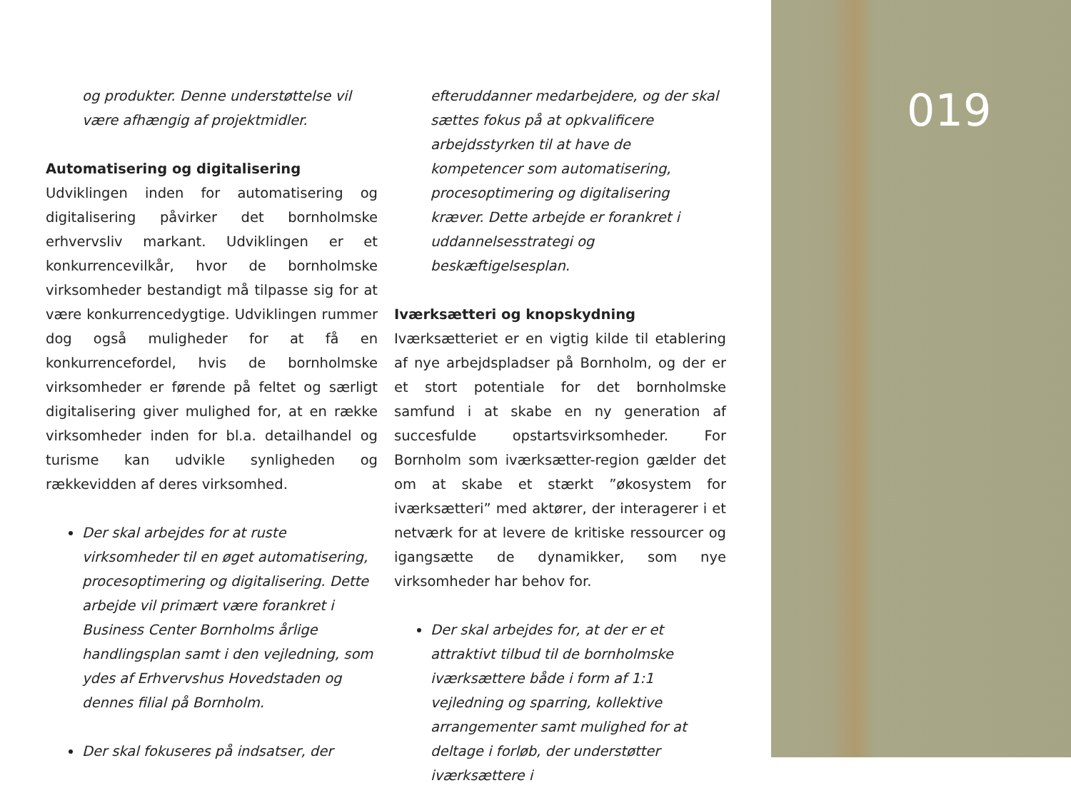og produkter. Denne understøttelse vil være afhængig af projektmidler.
Automatisering og digitalisering
Udviklingen inden for automatisering og digitalisering påvirker det bornholmske erhvervsliv markant. Udviklingen er et konkurrencevilkår, hvor de bornholmske virksomheder bestandigt må tilpasse sig for at være konkurrencedygtige. Udviklingen rummer dog også muligheder for at få en konkurrencefordel, hvis de bornholmske virksomheder er førende på feltet og særligt digitalisering giver mulighed for, at en række virksomheder inden for bl.a. detailhandel og turisme kan udvikle synligheden og rækkevidden af deres virksomhed.
Der skal arbejdes for at ruste virksomheder til en øget automatisering, procesoptimering og digitalisering. Dette arbejde vil primært være forankret i Business Center Bornholms årlige handlingsplan samt i den vejledning, som ydes af Erhvervshus Hovedstaden og dennes filial på Bornholm.
Der skal fokuseres på indsatser, der
efteruddanner medarbejdere, og der skal sættes fokus på at opkvalificere arbejdsstyrken til at have de kompetencer som automatisering, procesoptimering og digitalisering kræver. Dette arbejde er forankret i uddannelsesstrategi og beskæftigelsesplan.
Iværksætteri og knopskydning
Iværksætteriet er en vigtig kilde til etablering af nye arbejdspladser på Bornholm, og der er et stort potentiale for det bornholmske samfund i at skabe en ny generation af succesfulde opstartsvirksomheder. For Bornholm som iværksætter-region gælder det om at skabe et stærkt ”økosystem for iværksætteri” med aktører, der interagerer i et netværk for at levere de kritiske ressourcer og igangsætte de dynamikker, som nye virksomheder har behov for.
Der skal arbejdes for, at der er et attraktivt tilbud til de bornholmske iværksættere både i form af 1:1 vejledning og sparring, kollektive arrangementer samt mulighed for at deltage i forløb, der understøtter iværksættere i
019